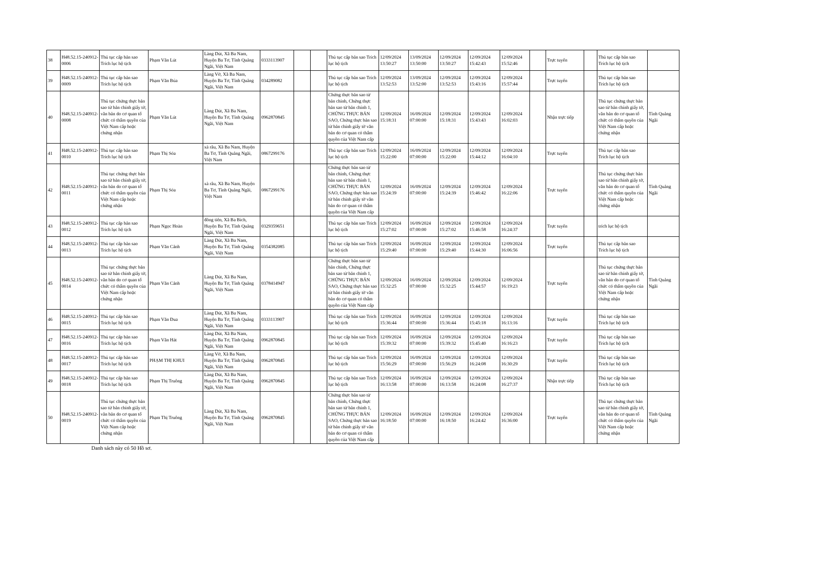| 38 | H48.52.15-240912-0006 | Thủ tục cấp bản sao Trích lục hộ tịch | Phạm Văn Lút | Làng Dút, Xã Ba Nam, Huyện Ba Tơ, Tỉnh Quảng Ngãi, Việt Nam | 0333113907 | | | Thủ tục cấp bản sao Trích lục hộ tịch | 12/09/2024 13:50:27 | 13/09/2024 13:50:00 | 12/09/2024 13:50:27 | 12/09/2024 15:42:43 | 12/09/2024 15:52:46 | | Trực tuyến | | Thủ tục cấp bản sao Trích lục hộ tịch | |
| 39 | H48.52.15-240912-0009 | Thủ tục cấp bản sao Trích lục hộ tịch | Phạm Văn Búa | Làng Vờ, Xã Ba Nam, Huyện Ba Tơ, Tỉnh Quảng Ngãi, Việt Nam | 034289082 | | | Thủ tục cấp bản sao Trích lục hộ tịch | 12/09/2024 13:52:53 | 13/09/2024 13:52:00 | 12/09/2024 13:52:53 | 12/09/2024 15:43:16 | 12/09/2024 15:57:44 | | Trực tuyến | | Thủ tục cấp bản sao Trích lục hộ tịch | |
| 40 | H48.52.15-240912-0008 | Thủ tục chứng thực bản sao từ bản chính giấy tờ, văn bản do cơ quan tổ chức có thẩm quyền của Việt Nam cấp hoặc chứng nhận | Phạm Văn Lút | Làng Dút, Xã Ba Nam, Huyện Ba Tơ, Tỉnh Quảng Ngãi, Việt Nam | 0962870845 | | | Chứng thực bản sao từ bản chính, Chứng thực bản sao từ bản chính 1, CHỨNG THỰC BẢN SAO, Chứng thực bản sao từ bản chính giấy tờ văn bản do cơ quan có thẩm quyền của Việt Nam cấp | 12/09/2024 15:18:31 | 16/09/2024 07:00:00 | 12/09/2024 15:18:31 | 12/09/2024 15:43:43 | 12/09/2024 16:02:03 | | Nhận trực tiếp | | Thủ tục chứng thực bản sao từ bản chính giấy tờ, văn bản do cơ quan tổ chức có thẩm quyền của Việt Nam cấp hoặc chứng nhận | Tỉnh Quảng Ngãi |
| 41 | H48.52.15-240912-0010 | Thủ tục cấp bản sao Trích lục hộ tịch | Phạm Thị Sóa | xà râu, Xã Ba Nam, Huyện Ba Tơ, Tỉnh Quảng Ngãi, Việt Nam | 0867299176 | | | Thủ tục cấp bản sao Trích lục hộ tịch | 12/09/2024 15:22:00 | 16/09/2024 07:00:00 | 12/09/2024 15:22:00 | 12/09/2024 15:44:12 | 12/09/2024 16:04:10 | | Trực tuyến | | Thủ tục cấp bản sao Trích lục hộ tịch | |
| 42 | H48.52.15-240912-0011 | Thủ tục chứng thực bản sao từ bản chính giấy tờ, văn bản do cơ quan tổ chức có thẩm quyền của Việt Nam cấp hoặc chứng nhận | Phạm Thị Sóa | xà râu, Xã Ba Nam, Huyện Ba Tơ, Tỉnh Quảng Ngãi, Việt Nam | 0867299176 | | | Chứng thực bản sao từ bản chính, Chứng thực bản sao từ bản chính 1, CHỨNG THỰC BẢN SAO, Chứng thực bản sao từ bản chính giấy tờ văn bản do cơ quan có thẩm quyền của Việt Nam cấp | 12/09/2024 15:24:39 | 16/09/2024 07:00:00 | 12/09/2024 15:24:39 | 12/09/2024 15:46:42 | 12/09/2024 16:22:06 | | Trực tuyến | | Thủ tục chứng thực bản sao từ bản chính giấy tờ, văn bản do cơ quan tổ chức có thẩm quyền của Việt Nam cấp hoặc chứng nhận | Tỉnh Quảng Ngãi |
| 43 | H48.52.15-240912-0012 | Thủ tục cấp bản sao Trích lục hộ tịch | Phạm Ngọc Hoàn | đồng tiên, Xã Ba Bích, Huyện Ba Tơ, Tỉnh Quảng Ngãi, Việt Nam | 0329359651 | | | Thủ tục cấp bản sao Trích lục hộ tịch | 12/09/2024 15:27:02 | 16/09/2024 07:00:00 | 12/09/2024 15:27:02 | 12/09/2024 15:46:58 | 12/09/2024 16:24:37 | | Trực tuyến | | trích lục hộ tịch | |
| 44 | H48.52.15-240912-0013 | Thủ tục cấp bản sao Trích lục hộ tịch | Phạm Văn Cảnh | Làng Dút, Xã Ba Nam, Huyện Ba Tơ, Tỉnh Quảng Ngãi, Việt Nam | 0354382085 | | | Thủ tục cấp bản sao Trích lục hộ tịch | 12/09/2024 15:29:40 | 16/09/2024 07:00:00 | 12/09/2024 15:29:40 | 12/09/2024 15:44:30 | 12/09/2024 16:06:56 | | Trực tuyến | | Thủ tục cấp bản sao Trích lục hộ tịch | |
| 45 | H48.52.15-240912-0014 | Thủ tục chứng thực bản sao từ bản chính giấy tờ, văn bản do cơ quan tổ chức có thẩm quyền của Việt Nam cấp hoặc chứng nhận | Phạm Văn Cảnh | Làng Dút, Xã Ba Nam, Huyện Ba Tơ, Tỉnh Quảng Ngãi, Việt Nam | 0378414947 | | | Chứng thực bản sao từ bản chính, Chứng thực bản sao từ bản chính 1, CHỨNG THỰC BẢN SAO, Chứng thực bản sao từ bản chính giấy tờ văn bản do cơ quan có thẩm quyền của Việt Nam cấp | 12/09/2024 15:32:25 | 16/09/2024 07:00:00 | 12/09/2024 15:32:25 | 12/09/2024 15:44:57 | 12/09/2024 16:19:23 | | Trực tuyến | | Thủ tục chứng thực bản sao từ bản chính giấy tờ, văn bản do cơ quan tổ chức có thẩm quyền của Việt Nam cấp hoặc chứng nhận | Tỉnh Quảng Ngãi |
| 46 | H48.52.15-240912-0015 | Thủ tục cấp bản sao Trích lục hộ tịch | Phạm Văn Đua | Làng Dút, Xã Ba Nam, Huyện Ba Tơ, Tỉnh Quảng Ngãi, Việt Nam | 0333113907 | | | Thủ tục cấp bản sao Trích lục hộ tịch | 12/09/2024 15:36:44 | 16/09/2024 07:00:00 | 12/09/2024 15:36:44 | 12/09/2024 15:45:18 | 12/09/2024 16:13:16 | | Trực tuyến | | Thủ tục cấp bản sao Trích lục hộ tịch | |
| 47 | H48.52.15-240912-0016 | Thủ tục cấp bản sao Trích lục hộ tịch | Phạm Văn Hát | Làng Dút, Xã Ba Nam, Huyện Ba Tơ, Tỉnh Quảng Ngãi, Việt Nam | 0962870845 | | | Thủ tục cấp bản sao Trích lục hộ tịch | 12/09/2024 15:39:32 | 16/09/2024 07:00:00 | 12/09/2024 15:39:32 | 12/09/2024 15:45:40 | 12/09/2024 16:16:23 | | Trực tuyến | | Thủ tục cấp bản sao Trích lục hộ tịch | |
| 48 | H48.52.15-240912-0017 | Thủ tục cấp bản sao Trích lục hộ tịch | PHẠM THỊ KHUI | Làng Vờ, Xã Ba Nam, Huyện Ba Tơ, Tỉnh Quảng Ngãi, Việt Nam | 0962870845 | | | Thủ tục cấp bản sao Trích lục hộ tịch | 12/09/2024 15:56:29 | 16/09/2024 07:00:00 | 12/09/2024 15:56:29 | 12/09/2024 16:24:08 | 12/09/2024 16:30:29 | | Trực tuyến | | Thủ tục cấp bản sao Trích lục hộ tịch | |
| 49 | H48.52.15-240912-0018 | Thủ tục cấp bản sao Trích lục hộ tịch | Phạm Thị Truông | Làng Dút, Xã Ba Nam, Huyện Ba Tơ, Tỉnh Quảng Ngãi, Việt Nam | 0962870845 | | | Thủ tục cấp bản sao Trích lục hộ tịch | 12/09/2024 16:13:58 | 16/09/2024 07:00:00 | 12/09/2024 16:13:58 | 12/09/2024 16:24:08 | 12/09/2024 16:27:37 | | Nhận trực tiếp | | Thủ tục cấp bản sao Trích lục hộ tịch | |
| 50 | H48.52.15-240912-0019 | Thủ tục chứng thực bản sao từ bản chính giấy tờ, văn bản do cơ quan tổ chức có thẩm quyền của Việt Nam cấp hoặc chứng nhận | Phạm Thị Truông | Làng Dút, Xã Ba Nam, Huyện Ba Tơ, Tỉnh Quảng Ngãi, Việt Nam | 0962870845 | | | Chứng thực bản sao từ bản chính, Chứng thực bản sao từ bản chính 1, CHỨNG THỰC BẢN SAO, Chứng thực bản sao từ bản chính giấy tờ văn bản do cơ quan có thẩm quyền của Việt Nam cấp | 12/09/2024 16:18:50 | 16/09/2024 07:00:00 | 12/09/2024 16:18:50 | 12/09/2024 16:24:42 | 12/09/2024 16:36:00 | | Trực tuyến | | Thủ tục chứng thực bản sao từ bản chính giấy tờ, văn bản do cơ quan tổ chức có thẩm quyền của Việt Nam cấp hoặc chứng nhận | Tỉnh Quảng Ngãi |
Danh sách này có 50 Hồ sơ.